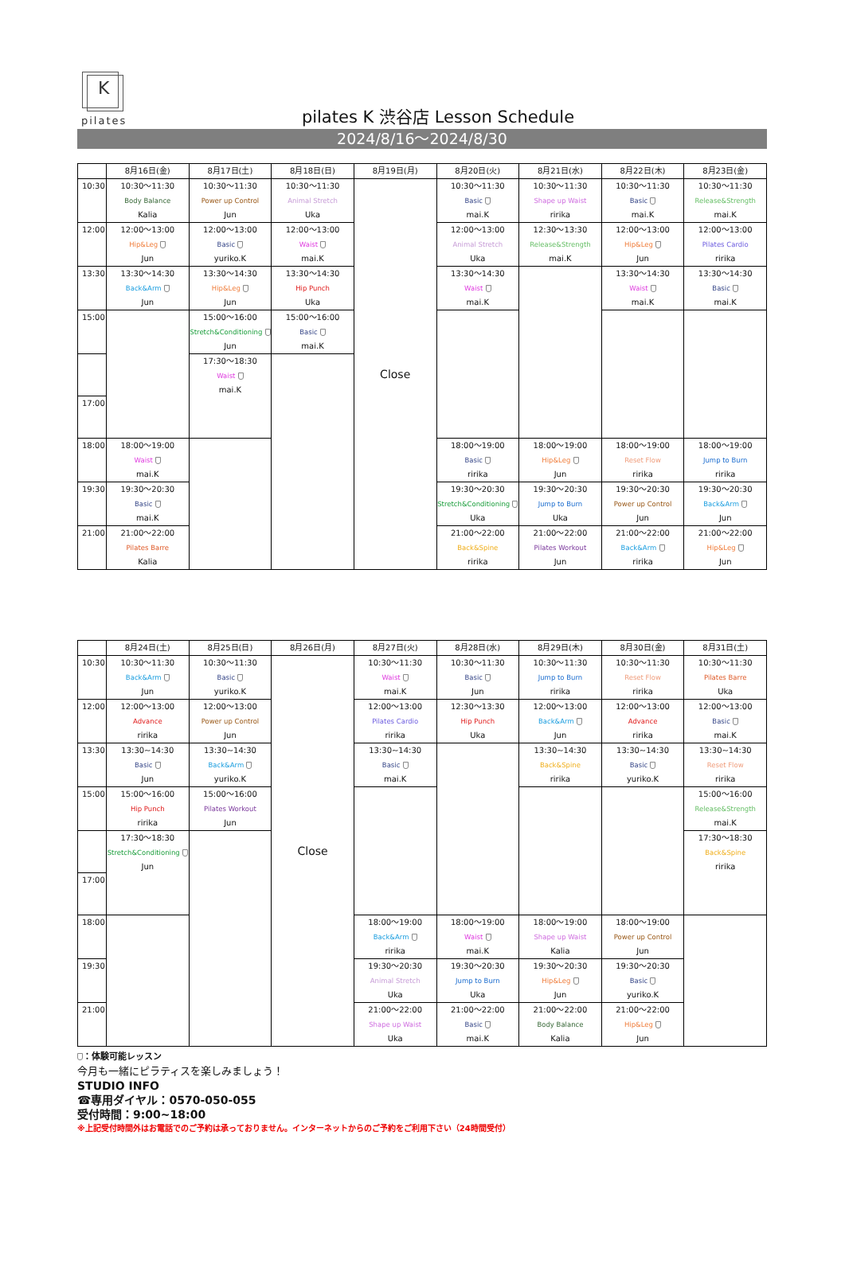K
pilates
pilates K 渋谷店 Lesson Schedule
2024/8/16〜2024/8/30
| | 8月16日(金) | 8月17日(土) | 8月18日(日) | 8月19日(月) | 8月20日(火) | 8月21日(水) | 8月22日(木) | 8月23日(金) |
| --- | --- | --- | --- | --- | --- | --- | --- | --- |
| 10:30 | 10:30〜11:30 Body Balance Kalia | 10:30〜11:30 Power up Control Jun | 10:30〜11:30 Animal Stretch Uka | Close | 10:30〜11:30 Basic mai.K | 10:30〜11:30 Shape up Waist ririka | 10:30〜11:30 Basic mai.K | 10:30〜11:30 Release&Strength mai.K |
| 12:00 | 12:00〜13:00 Hip&Leg Jun | 12:00〜13:00 Basic yuriko.K | 12:00〜13:00 Waist mai.K | | 12:00〜13:00 Animal Stretch Uka | 12:30〜13:30 Release&Strength mai.K | 12:00〜13:00 Hip&Leg Jun | 12:00〜13:00 Pilates Cardio ririka |
| 13:30 | 13:30〜14:30 Back&Arm Jun | 13:30〜14:30 Hip&Leg Jun | 13:30〜14:30 Hip Punch Uka | | 13:30〜14:30 Waist mai.K | | 13:30〜14:30 Waist mai.K | 13:30〜14:30 Basic mai.K |
| 15:00 | | 15:00〜16:00 Stretch&Conditioning Jun | 15:00〜16:00 Basic mai.K | | | | | |
| | | 17:30〜18:30 Waist mai.K | | | | | | |
| 17:00 | | | | | | | | |
| 18:00 | 18:00〜19:00 Waist mai.K | | | | 18:00〜19:00 Basic ririka | 18:00〜19:00 Hip&Leg Jun | 18:00〜19:00 Reset Flow ririka | 18:00〜19:00 Jump to Burn ririka |
| 19:30 | 19:30〜20:30 Basic mai.K | | | | 19:30〜20:30 Stretch&Conditioning Uka | 19:30〜20:30 Jump to Burn Uka | 19:30〜20:30 Power up Control Jun | 19:30〜20:30 Back&Arm Jun |
| 21:00 | 21:00〜22:00 Pilates Barre Kalia | | | | 21:00〜22:00 Back&Spine ririka | 21:00〜22:00 Pilates Workout Jun | 21:00〜22:00 Back&Arm ririka | 21:00〜22:00 Hip&Leg Jun |
| | 8月24日(土) | 8月25日(日) | 8月26日(月) | 8月27日(火) | 8月28日(水) | 8月29日(木) | 8月30日(金) | 8月31日(土) |
| --- | --- | --- | --- | --- | --- | --- | --- | --- |
| 10:30 | 10:30〜11:30 Back&Arm Jun | 10:30〜11:30 Basic yuriko.K | Close | 10:30〜11:30 Waist mai.K | 10:30〜11:30 Basic Jun | 10:30〜11:30 Jump to Burn ririka | 10:30〜11:30 Reset Flow ririka | 10:30〜11:30 Pilates Barre Uka |
| 12:00 | 12:00〜13:00 Advance ririka | 12:00〜13:00 Power up Control Jun | | 12:00〜13:00 Pilates Cardio ririka | 12:30〜13:30 Hip Punch Uka | 12:00〜13:00 Back&Arm Jun | 12:00〜13:00 Advance ririka | 12:00〜13:00 Basic mai.K |
| 13:30 | 13:30~14:30 Basic Jun | 13:30~14:30 Back&Arm yuriko.K | | 13:30~14:30 Basic mai.K | | 13:30~14:30 Back&Spine ririka | 13:30~14:30 Basic yuriko.K | 13:30~14:30 Reset Flow ririka |
| 15:00 | 15:00〜16:00 Hip Punch ririka | 15:00〜16:00 Pilates Workout Jun | | | | | | 15:00〜16:00 Release&Strength mai.K |
| | 17:30〜18:30 Stretch&Conditioning Jun | | | | | | | 17:30〜18:30 Back&Spine ririka |
| 17:00 | | | | | | | | |
| 18:00 | | | | 18:00〜19:00 Back&Arm ririka | 18:00〜19:00 Waist mai.K | 18:00〜19:00 Shape up Waist Kalia | 18:00〜19:00 Power up Control Jun | |
| 19:30 | | | | 19:30〜20:30 Animal Stretch Uka | 19:30〜20:30 Jump to Burn Uka | 19:30〜20:30 Hip&Leg Jun | 19:30〜20:30 Basic yuriko.K | |
| 21:00 | | | | 21:00〜22:00 Shape up Waist Uka | 21:00〜22:00 Basic mai.K | 21:00〜22:00 Body Balance Kalia | 21:00〜22:00 Hip&Leg Jun | |
：体験可能レッスン
今月も一緒にピラティスを楽しみましょう！
STUDIO INFO
☎専用ダイヤル：0570-050-055
受付時間：9:00~18:00
※上記受付時間外はお電話でのご予約は承っておりません。インターネットからのご予約をご利用下さい（24時間受付）